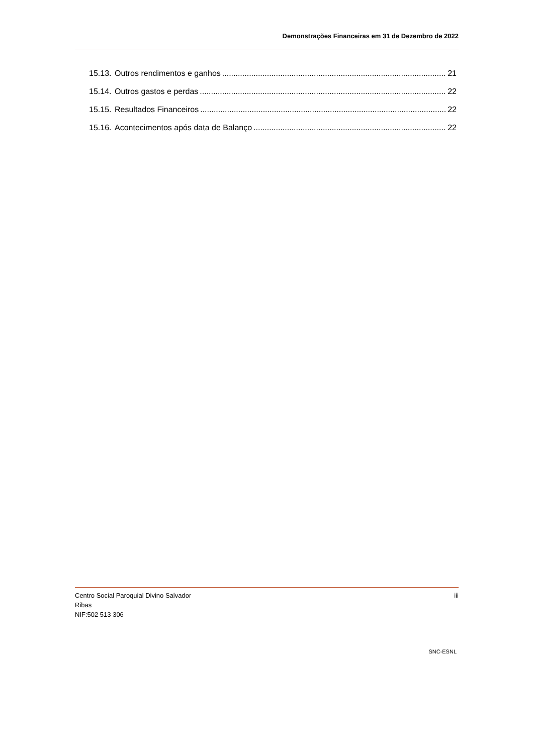Demonstrações Financeiras em 31 de Dezembro de 2022
15.13. Outros rendimentos e ganhos 21
15.14. Outros gastos e perdas 22
15.15. Resultados Financeiros 22
15.16. Acontecimentos após data de Balanço 22
Centro Social Paroquial Divino Salvador
Ribas
NIF:502 513 306
iii
SNC-ESNL